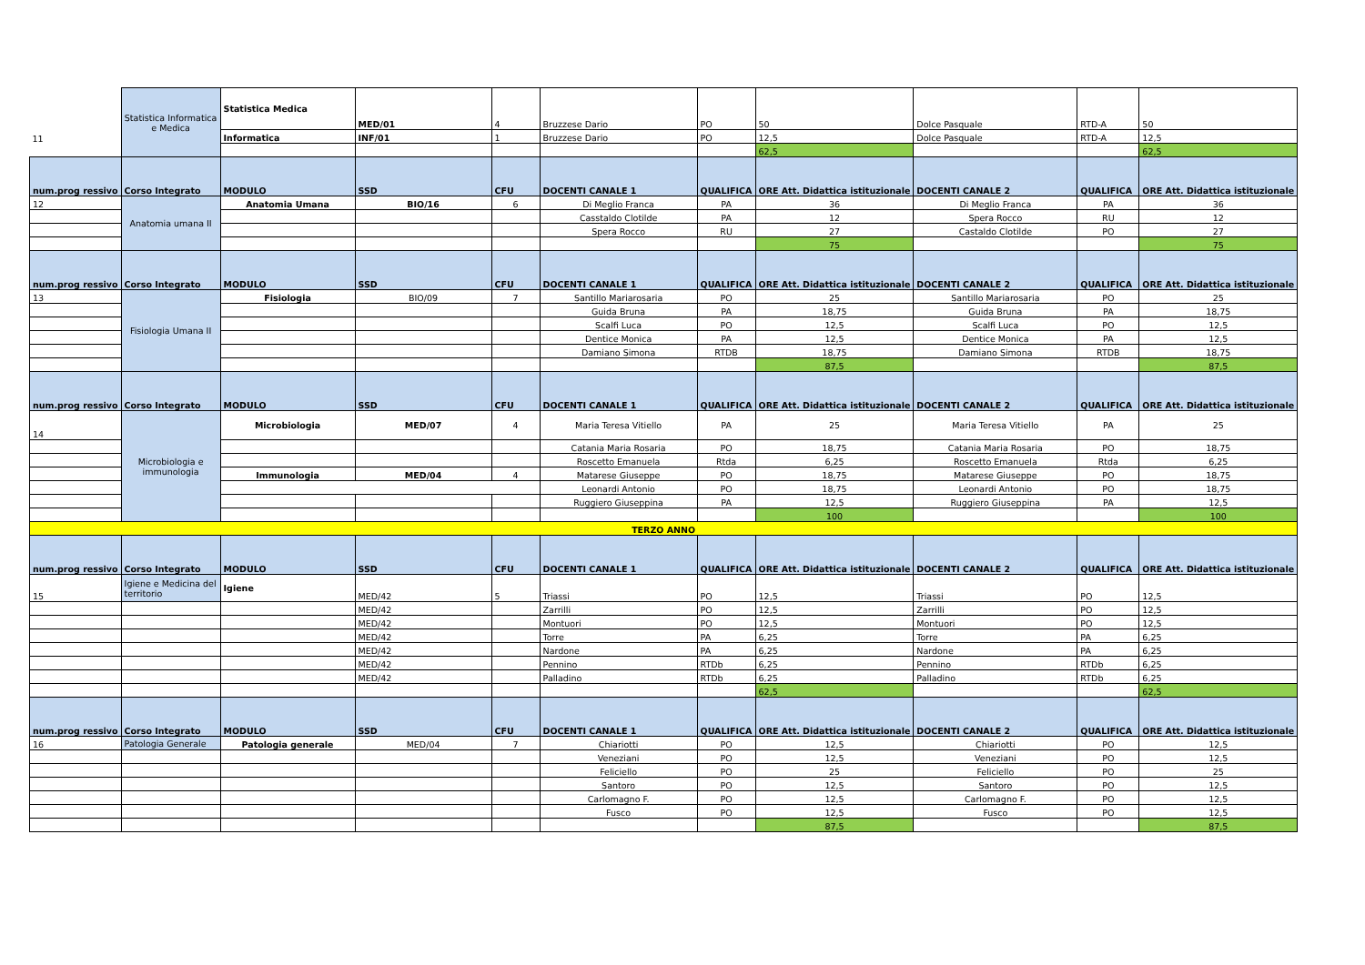| 11 | Statistica Informatica e Medica | Statistica Medica | MED/01 | 4 | Bruzzese Dario | PO | 50 | Dolce Pasquale | RTD-A | 50 |
| | | Informatica | INF/01 | 1 | Bruzzese Dario | PO | 12,5 | Dolce Pasquale | RTD-A | 12,5 |
| | | | | | | | 62,5 | | | 62,5 |
| num.prog ressivo | Corso Integrato | MODULO | SSD | CFU | DOCENTI CANALE 1 | QUALIFICA | ORE Att. Didattica istituzionale | DOCENTI CANALE 2 | QUALIFICA | ORE Att. Didattica istituzionale |
| 12 | Anatomia umana II | Anatomia Umana | BIO/16 | 6 | Di Meglio Franca | PA | 36 | Di Meglio Franca | PA | 36 |
| | | | | | Casstaldo Clotilde | PA | 12 | Spera Rocco | RU | 12 |
| | | | | | Spera Rocco | RU | 27 | Castaldo Clotilde | PO | 27 |
| | | | | | | | 75 | | | 75 |
| num.prog ressivo | Corso Integrato | MODULO | SSD | CFU | DOCENTI CANALE 1 | QUALIFICA | ORE Att. Didattica istituzionale | DOCENTI CANALE 2 | QUALIFICA | ORE Att. Didattica istituzionale |
| 13 | Fisiologia Umana II | Fisiologia | BIO/09 | 7 | Santillo Mariarosaria | PO | 25 | Santillo Mariarosaria | PO | 25 |
| | | | | | Guida Bruna | PA | 18,75 | Guida Bruna | PA | 18,75 |
| | | | | | Scalfi Luca | PO | 12,5 | Scalfi Luca | PO | 12,5 |
| | | | | | Dentice Monica | PA | 12,5 | Dentice Monica | PA | 12,5 |
| | | | | | Damiano Simona | RTDB | 18,75 | Damiano Simona | RTDB | 18,75 |
| | | | | | | | 87,5 | | | 87,5 |
| num.prog ressivo | Corso Integrato | MODULO | SSD | CFU | DOCENTI CANALE 1 | QUALIFICA | ORE Att. Didattica istituzionale | DOCENTI CANALE 2 | QUALIFICA | ORE Att. Didattica istituzionale |
| 14 | Microbiologia e immunologia | Microbiologia | MED/07 | 4 | Maria Teresa Vitiello | PA | 25 | Maria Teresa Vitiello | PA | 25 |
| | | | | | Catania Maria Rosaria | PO | 18,75 | Catania Maria Rosaria | PO | 18,75 |
| | | | | | Roscetto Emanuela | Rtda | 6,25 | Roscetto Emanuela | Rtda | 6,25 |
| | | Immunologia | MED/04 | 4 | Matarese Giuseppe | PO | 18,75 | Matarese Giuseppe | PO | 18,75 |
| | | | | | Leonardi Antonio | PO | 18,75 | Leonardi Antonio | PO | 18,75 |
| | | | | | Ruggiero Giuseppina | PA | 12,5 | Ruggiero Giuseppina | PA | 12,5 |
| | | | | | | | 100 | | | 100 |
| TERZO ANNO | | | | | | | | | | |
| num.prog ressivo | Corso Integrato | MODULO | SSD | CFU | DOCENTI CANALE 1 | QUALIFICA | ORE Att. Didattica istituzionale | DOCENTI CANALE 2 | QUALIFICA | ORE Att. Didattica istituzionale |
| 15 | Igiene e Medicina del territorio | Igiene | MED/42 | 5 | Triassi | PO | 12,5 | Triassi | PO | 12,5 |
| | | | MED/42 | | Zarrilli | PO | 12,5 | Zarrilli | PO | 12,5 |
| | | | MED/42 | | Montuori | PO | 12,5 | Montuori | PO | 12,5 |
| | | | MED/42 | | Torre | PA | 6,25 | Torre | PA | 6,25 |
| | | | MED/42 | | Nardone | PA | 6,25 | Nardone | PA | 6,25 |
| | | | MED/42 | | Pennino | RTDb | 6,25 | Pennino | RTDb | 6,25 |
| | | | MED/42 | | Palladino | RTDb | 6,25 | Palladino | RTDb | 6,25 |
| | | | | | | | 62,5 | | | 62,5 |
| num.prog ressivo | Corso Integrato | MODULO | SSD | CFU | DOCENTI CANALE 1 | QUALIFICA | ORE Att. Didattica istituzionale | DOCENTI CANALE 2 | QUALIFICA | ORE Att. Didattica istituzionale |
| 16 | Patologia Generale | Patologia generale | MED/04 | 7 | Chiariotti | PO | 12,5 | Chiariotti | PO | 12,5 |
| | | | | | Veneziani | PO | 12,5 | Veneziani | PO | 12,5 |
| | | | | | Feliciello | PO | 25 | Feliciello | PO | 25 |
| | | | | | Santoro | PO | 12,5 | Santoro | PO | 12,5 |
| | | | | | Carlomagno F. | PO | 12,5 | Carlomagno F. | PO | 12,5 |
| | | | | | Fusco | PO | 12,5 | Fusco | PO | 12,5 |
| | | | | | | | 87,5 | | | 87,5 |